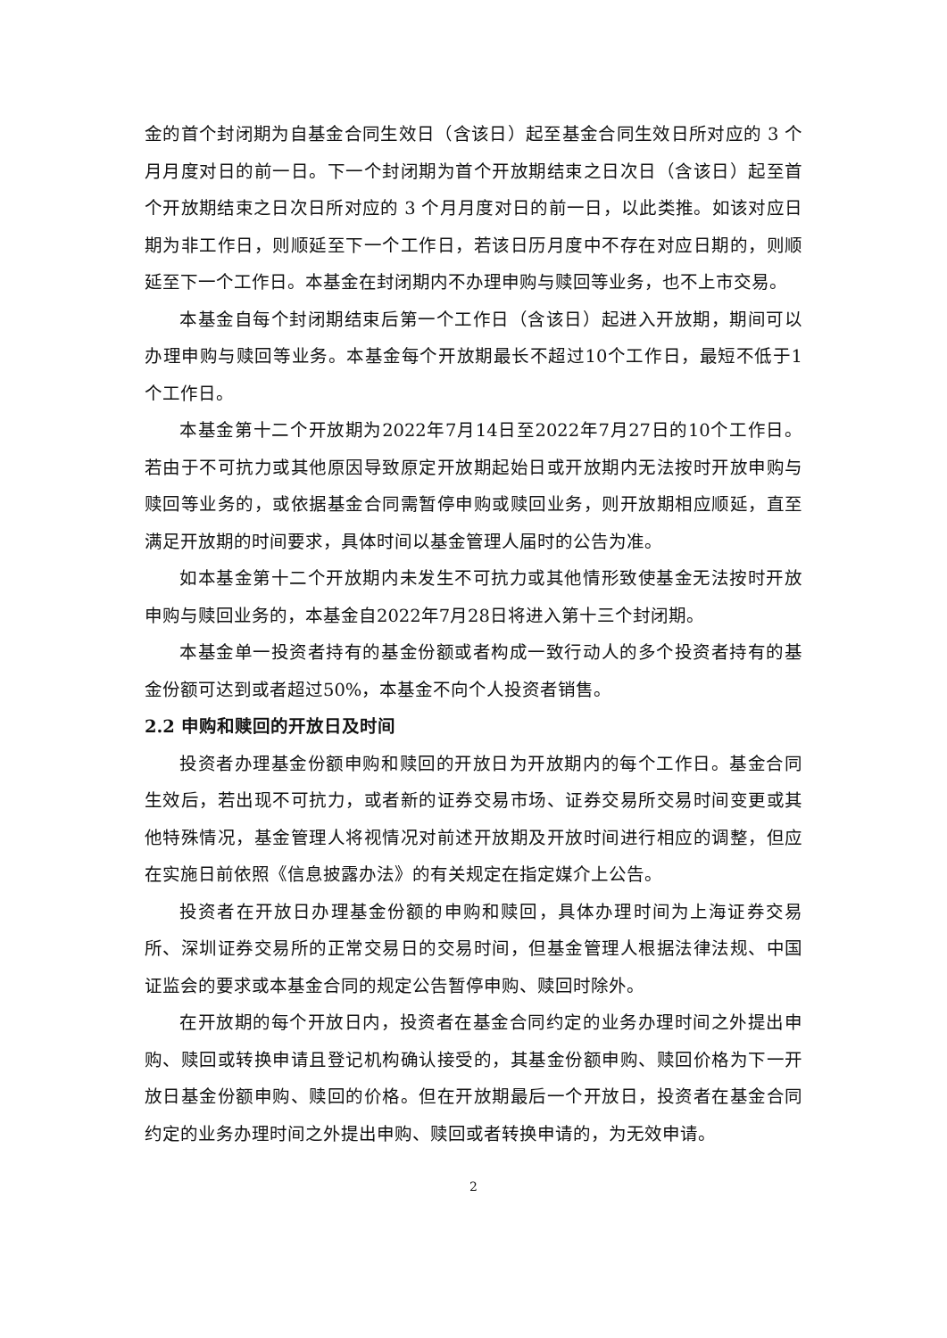金的首个封闭期为自基金合同生效日（含该日）起至基金合同生效日所对应的 3 个月月度对日的前一日。下一个封闭期为首个开放期结束之日次日（含该日）起至首个开放期结束之日次日所对应的 3 个月月度对日的前一日，以此类推。如该对应日期为非工作日，则顺延至下一个工作日，若该日历月度中不存在对应日期的，则顺延至下一个工作日。本基金在封闭期内不办理申购与赎回等业务，也不上市交易。
本基金自每个封闭期结束后第一个工作日（含该日）起进入开放期，期间可以办理申购与赎回等业务。本基金每个开放期最长不超过10个工作日，最短不低于1个工作日。
本基金第十二个开放期为2022年7月14日至2022年7月27日的10个工作日。若由于不可抗力或其他原因导致原定开放期起始日或开放期内无法按时开放申购与赎回等业务的，或依据基金合同需暂停申购或赎回业务，则开放期相应顺延，直至满足开放期的时间要求，具体时间以基金管理人届时的公告为准。
如本基金第十二个开放期内未发生不可抗力或其他情形致使基金无法按时开放申购与赎回业务的，本基金自2022年7月28日将进入第十三个封闭期。
本基金单一投资者持有的基金份额或者构成一致行动人的多个投资者持有的基金份额可达到或者超过50%，本基金不向个人投资者销售。
2.2 申购和赎回的开放日及时间
投资者办理基金份额申购和赎回的开放日为开放期内的每个工作日。基金合同生效后，若出现不可抗力，或者新的证券交易市场、证券交易所交易时间变更或其他特殊情况，基金管理人将视情况对前述开放期及开放时间进行相应的调整，但应在实施日前依照《信息披露办法》的有关规定在指定媒介上公告。
投资者在开放日办理基金份额的申购和赎回，具体办理时间为上海证券交易所、深圳证券交易所的正常交易日的交易时间，但基金管理人根据法律法规、中国证监会的要求或本基金合同的规定公告暂停申购、赎回时除外。
在开放期的每个开放日内，投资者在基金合同约定的业务办理时间之外提出申购、赎回或转换申请且登记机构确认接受的，其基金份额申购、赎回价格为下一开放日基金份额申购、赎回的价格。但在开放期最后一个开放日，投资者在基金合同约定的业务办理时间之外提出申购、赎回或者转换申请的，为无效申请。
2